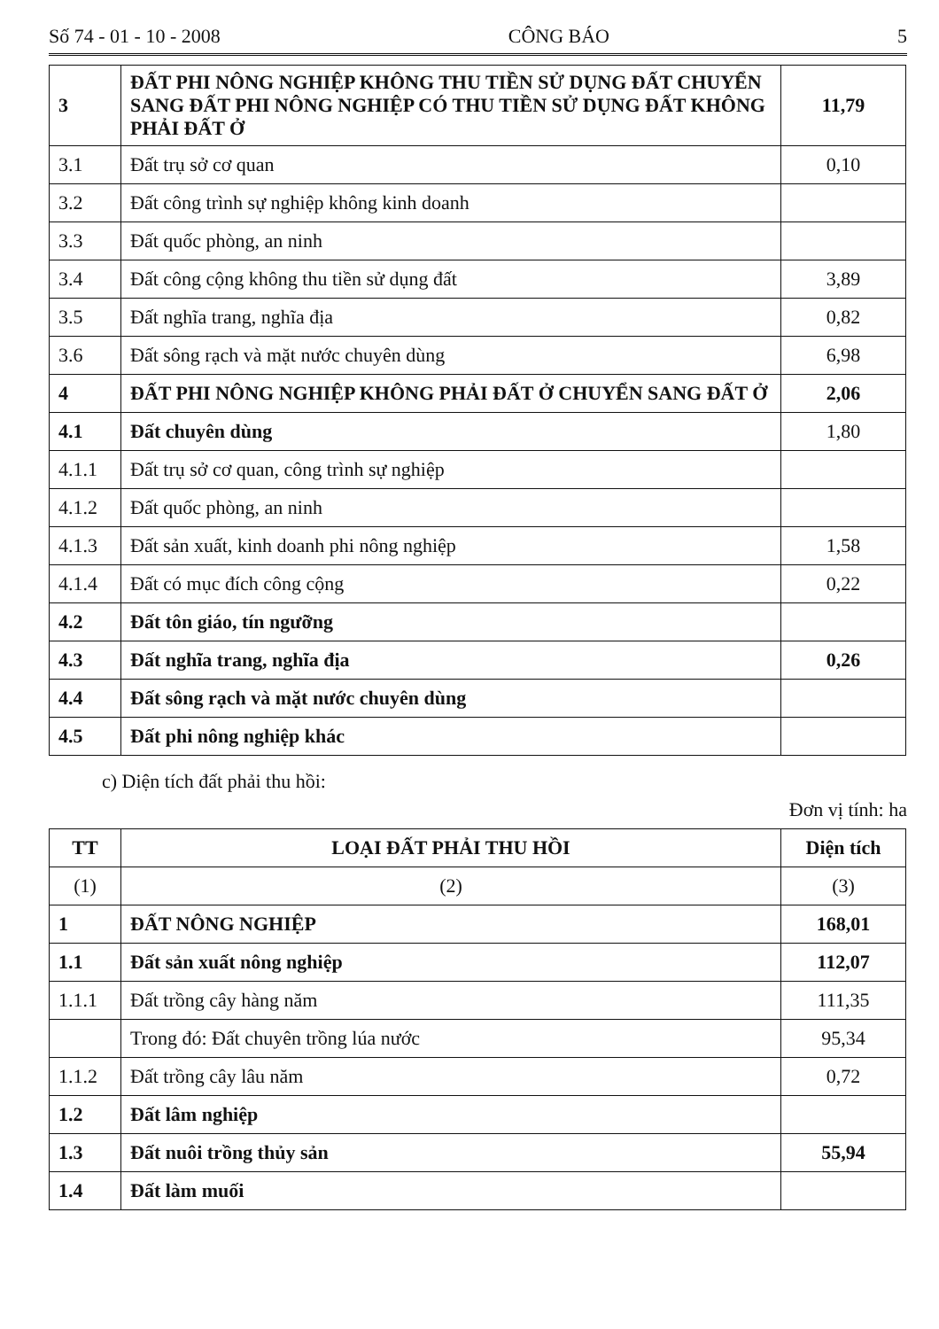Số 74 - 01 - 10 - 2008 CÔNG BÁO 5
| 3 | ĐẤT PHI NÔNG NGHIỆP KHÔNG THU TIỀN SỬ DỤNG ĐẤT CHUYỂN SANG ĐẤT PHI NÔNG NGHIỆP CÓ THU TIỀN SỬ DỤNG ĐẤT KHÔNG PHẢI ĐẤT Ở | 11,79 |
| 3.1 | Đất trụ sở cơ quan | 0,10 |
| 3.2 | Đất công trình sự nghiệp không kinh doanh | |
| 3.3 | Đất quốc phòng, an ninh | |
| 3.4 | Đất công cộng không thu tiền sử dụng đất | 3,89 |
| 3.5 | Đất nghĩa trang, nghĩa địa | 0,82 |
| 3.6 | Đất sông rạch và mặt nước chuyên dùng | 6,98 |
| 4 | ĐẤT PHI NÔNG NGHIỆP KHÔNG PHẢI ĐẤT Ở CHUYỂN SANG ĐẤT Ở | 2,06 |
| 4.1 | Đất chuyên dùng | 1,80 |
| 4.1.1 | Đất trụ sở cơ quan, công trình sự nghiệp | |
| 4.1.2 | Đất quốc phòng, an ninh | |
| 4.1.3 | Đất sản xuất, kinh doanh phi nông nghiệp | 1,58 |
| 4.1.4 | Đất có mục đích công cộng | 0,22 |
| 4.2 | Đất tôn giáo, tín ngưỡng | |
| 4.3 | Đất nghĩa trang, nghĩa địa | 0,26 |
| 4.4 | Đất sông rạch và mặt nước chuyên dùng | |
| 4.5 | Đất phi nông nghiệp khác | |
c) Diện tích đất phải thu hồi:
Đơn vị tính: ha
| TT | LOẠI ĐẤT PHẢI THU HỒI | Diện tích |
| --- | --- | --- |
| (1) | (2) | (3) |
| 1 | ĐẤT NÔNG NGHIỆP | 168,01 |
| 1.1 | Đất sản xuất nông nghiệp | 112,07 |
| 1.1.1 | Đất trồng cây hàng năm | 111,35 |
| | Trong đó: Đất chuyên trồng lúa nước | 95,34 |
| 1.1.2 | Đất trồng cây lâu năm | 0,72 |
| 1.2 | Đất lâm nghiệp | |
| 1.3 | Đất nuôi trồng thủy sản | 55,94 |
| 1.4 | Đất làm muối | |